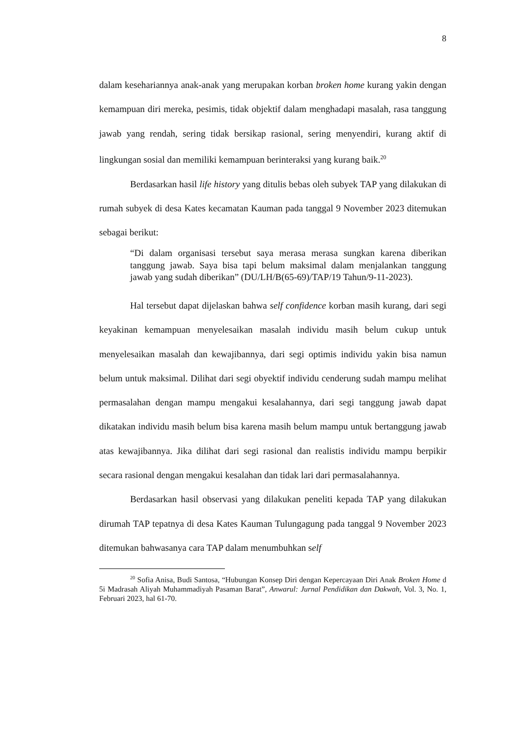8
dalam kesehariannya anak-anak yang merupakan korban broken home kurang yakin dengan kemampuan diri mereka, pesimis, tidak objektif dalam menghadapi masalah, rasa tanggung jawab yang rendah, sering tidak bersikap rasional, sering menyendiri, kurang aktif di lingkungan sosial dan memiliki kemampuan berinteraksi yang kurang baik.<sup>20</sup>
Berdasarkan hasil life history yang ditulis bebas oleh subyek TAP yang dilakukan di rumah subyek di desa Kates kecamatan Kauman pada tanggal 9 November 2023 ditemukan sebagai berikut:
“Di dalam organisasi tersebut saya merasa merasa sungkan karena diberikan tanggung jawab. Saya bisa tapi belum maksimal dalam menjalankan tanggung jawab yang sudah diberikan” (DU/LH/B(65-69)/TAP/19 Tahun/9-11-2023).
Hal tersebut dapat dijelaskan bahwa self confidence korban masih kurang, dari segi keyakinan kemampuan menyelesaikan masalah individu masih belum cukup untuk menyelesaikan masalah dan kewajibannya, dari segi optimis individu yakin bisa namun belum untuk maksimal. Dilihat dari segi obyektif individu cenderung sudah mampu melihat permasalahan dengan mampu mengakui kesalahannya, dari segi tanggung jawab dapat dikatakan individu masih belum bisa karena masih belum mampu untuk bertanggung jawab atas kewajibannya. Jika dilihat dari segi rasional dan realistis individu mampu berpikir secara rasional dengan mengakui kesalahan dan tidak lari dari permasalahannya.
Berdasarkan hasil observasi yang dilakukan peneliti kepada TAP yang dilakukan dirumah TAP tepatnya di desa Kates Kauman Tulungagung pada tanggal 9 November 2023 ditemukan bahwasanya cara TAP dalam menumbuhkan self
<sup>20</sup> Sofia Anisa, Budi Santosa, “Hubungan Konsep Diri dengan Kepercayaan Diri Anak Broken Home d 5i Madrasah Aliyah Muhammadiyah Pasaman Barat”, Anwarul: Jurnal Pendidikan dan Dakwah, Vol. 3, No. 1, Februari 2023, hal 61-70.